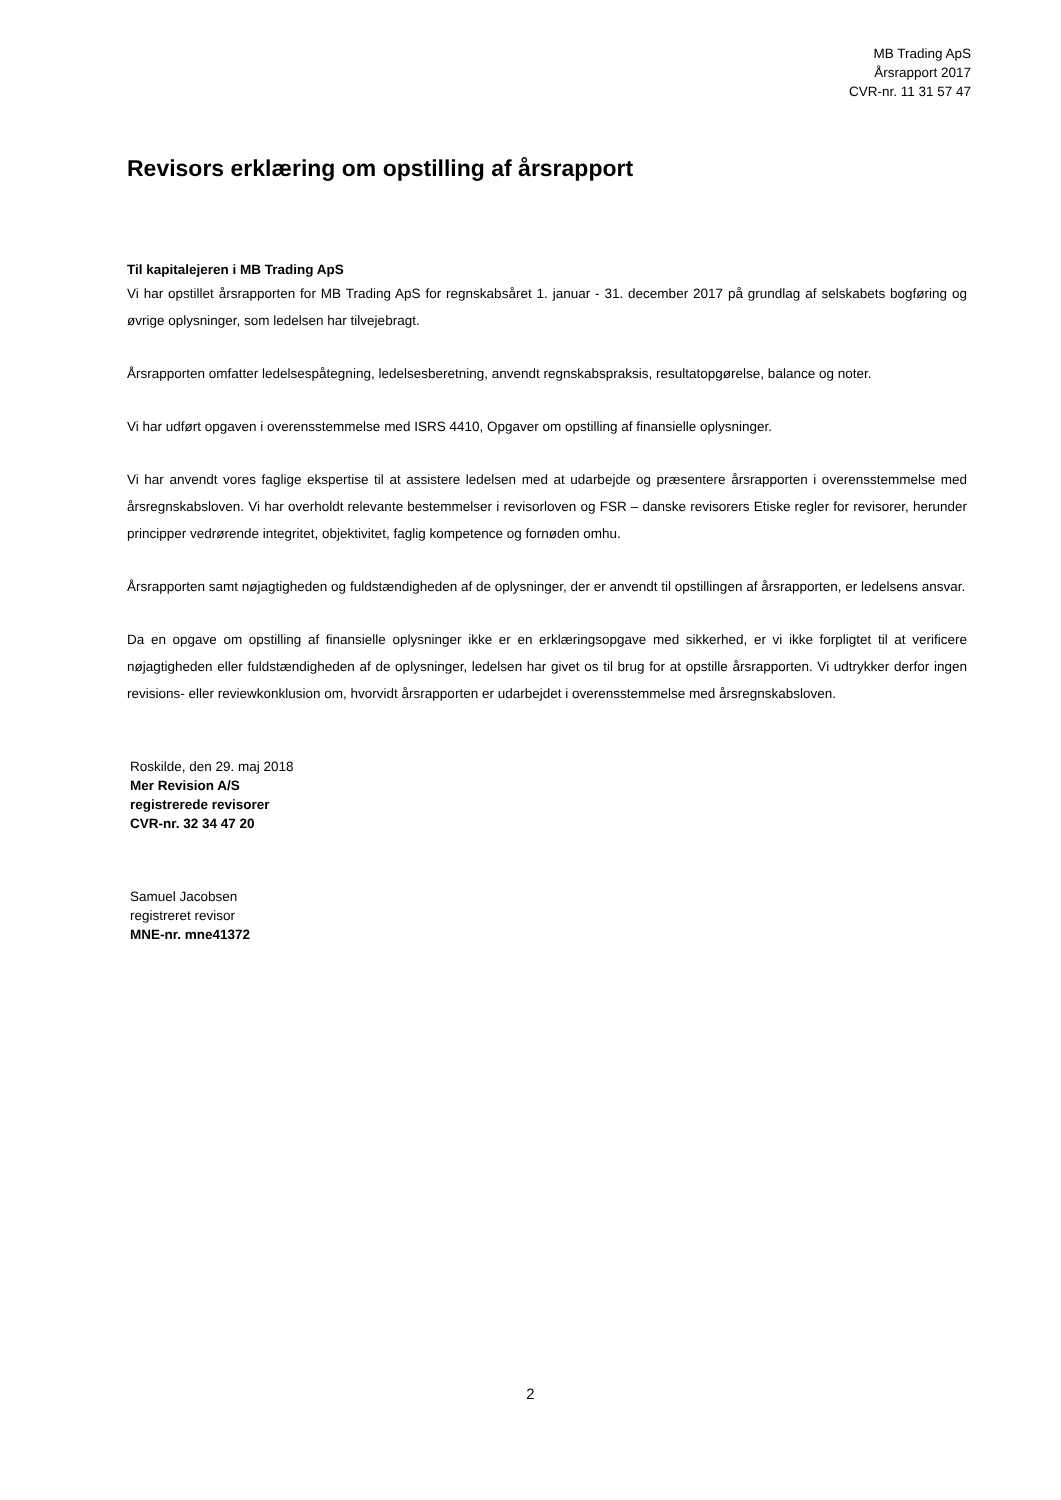MB Trading ApS
Årsrapport 2017
CVR-nr. 11 31 57 47
Revisors erklæring om opstilling af årsrapport
Til kapitalejeren i MB Trading ApS
Vi har opstillet årsrapporten for MB Trading ApS for regnskabsåret 1. januar - 31. december 2017 på grundlag af selskabets bogføring og øvrige oplysninger, som ledelsen har tilvejebragt.
Årsrapporten omfatter ledelsespåtegning, ledelsesberetning, anvendt regnskabspraksis, resultatopgørelse, balance og noter.
Vi har udført opgaven i overensstemmelse med ISRS 4410, Opgaver om opstilling af finansielle oplysninger.
Vi har anvendt vores faglige ekspertise til at assistere ledelsen med at udarbejde og præsentere årsrapporten i overensstemmelse med årsregnskabsloven. Vi har overholdt relevante bestemmelser i revisorloven og FSR – danske revisorers Etiske regler for revisorer, herunder principper vedrørende integritet, objektivitet, faglig kompetence og fornøden omhu.
Årsrapporten samt nøjagtigheden og fuldstændigheden af de oplysninger, der er anvendt til opstillingen af årsrapporten, er ledelsens ansvar.
Da en opgave om opstilling af finansielle oplysninger ikke er en erklæringsopgave med sikkerhed, er vi ikke forpligtet til at verificere nøjagtigheden eller fuldstændigheden af de oplysninger, ledelsen har givet os til brug for at opstille årsrapporten. Vi udtrykker derfor ingen revisions- eller reviewkonklusion om, hvorvidt årsrapporten er udarbejdet i overensstemmelse med årsregnskabsloven.
Roskilde, den 29. maj 2018
Mer Revision A/S
registrerede revisorer
CVR-nr. 32 34 47 20
Samuel Jacobsen
registreret revisor
MNE-nr. mne41372
2